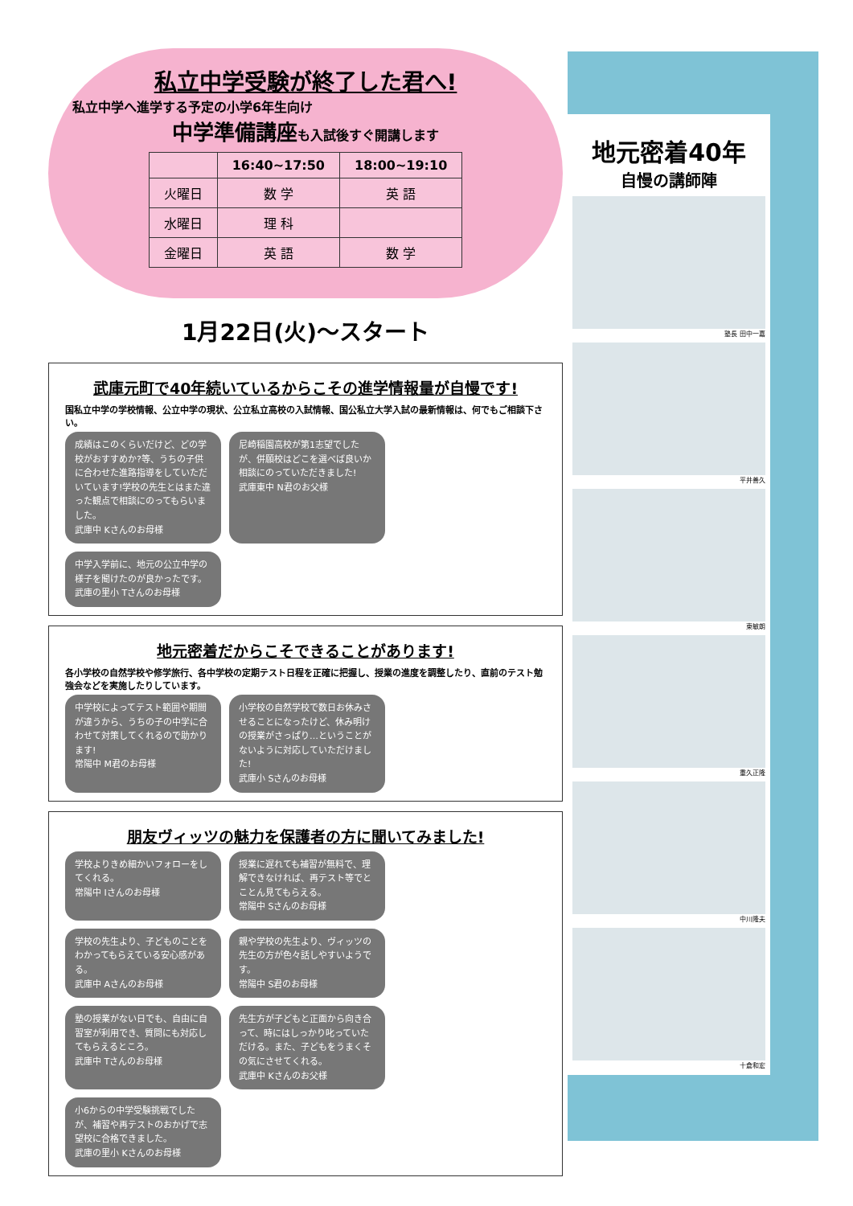私立中学受験が終了した君へ!
私立中学へ進学する予定の小学6年生向け
中学準備講座も入試後すぐ開講します
| | 16:40~17:50 | 18:00~19:10 |
| --- | --- | --- |
| 火曜日 | 数 学 | 英 語 |
| 水曜日 | 理 科 | |
| 金曜日 | 英 語 | 数 学 |
1月22日(火)～スタート
武庫元町で40年続いているからこその進学情報量が自慢です!
国私立中学の学校情報、公立中学の現状、公立私立高校の入試情報、国公私立大学入試の最新情報は、何でもご相談下さい。
成績はこのくらいだけど、どの学校がおすすめか?等、うちの子供に合わせた進路指導をしていただいています!学校の先生とはまた違った観点で相談にのってもらいました。
武庫中 Kさんのお母様
尼崎稲園高校が第1志望でしたが、併願校はどこを選べば良いか相談にのっていただきました!
武庫東中 N君のお父様
中学入学前に、地元の公立中学の様子を聞けたのが良かったです。
武庫の里小 Tさんのお母様
地元密着だからこそできることがあります!
各小学校の自然学校や修学旅行、各中学校の定期テスト日程を正確に把握し、授業の進度を調整したり、直前のテスト勉強会などを実施したりしています。
中学校によってテスト範囲や期間が違うから、うちの子の中学に合わせて対策してくれるので助かります!
常陽中 M君のお母様
小学校の自然学校で数日お休みさせることになったけど、休み明けの授業がさっぱり…ということがないように対応していただけました!
武庫小 Sさんのお母様
朋友ヴィッツの魅力を保護者の方に聞いてみました!
学校よりきめ細かいフォローをしてくれる。
常陽中 Iさんのお母様
授業に遅れても補習が無料で、理解できなければ、再テスト等でとことん見てもらえる。
常陽中 Sさんのお母様
学校の先生より、子どものことをわかってもらえている安心感がある。
武庫中 Aさんのお母様
親や学校の先生より、ヴィッツの先生の方が色々話しやすいようです。
常陽中 S君のお母様
塾の授業がない日でも、自由に自習室が利用でき、質問にも対応してもらえるところ。
武庫中 Tさんのお母様
先生方が子どもと正面から向き合って、時にはしっかり叱っていただける。また、子どもをうまくその気にさせてくれる。
武庫中 Kさんのお父様
小6からの中学受験挑戦でしたが、補習や再テストのおかげで志望校に合格できました。
武庫の里小 Kさんのお母様
地元密着40年
自慢の講師陣
塾長 田中一嘉
平井善久
東敏朗
重久正隆
中川隆夫
十倉和宏